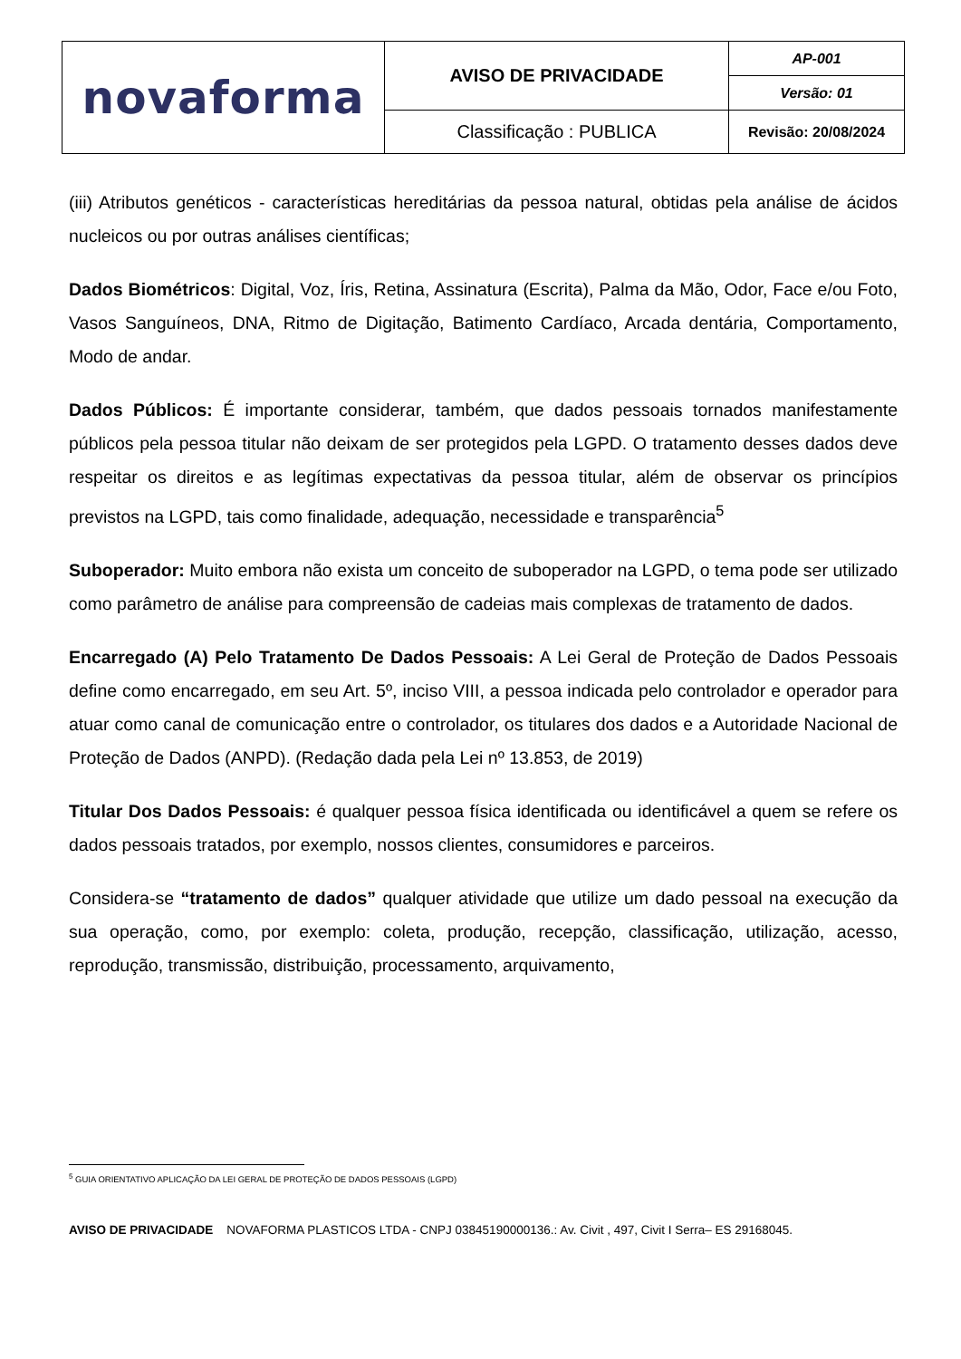| novaforma | AVISO DE PRIVACIDADE | AP-001 |
| | | Versão: 01 |
| | Classificação : PUBLICA | Revisão: 20/08/2024 |
(iii) Atributos genéticos - características hereditárias da pessoa natural, obtidas pela análise de ácidos nucleicos ou por outras análises científicas;
Dados Biométricos: Digital, Voz, Íris, Retina, Assinatura (Escrita), Palma da Mão, Odor, Face e/ou Foto, Vasos Sanguíneos, DNA, Ritmo de Digitação, Batimento Cardíaco, Arcada dentária, Comportamento, Modo de andar.
Dados Públicos: É importante considerar, também, que dados pessoais tornados manifestamente públicos pela pessoa titular não deixam de ser protegidos pela LGPD. O tratamento desses dados deve respeitar os direitos e as legítimas expectativas da pessoa titular, além de observar os princípios previstos na LGPD, tais como finalidade, adequação, necessidade e transparência<sup>5</sup>
Suboperador: Muito embora não exista um conceito de suboperador na LGPD, o tema pode ser utilizado como parâmetro de análise para compreensão de cadeias mais complexas de tratamento de dados.
Encarregado (A) Pelo Tratamento De Dados Pessoais: A Lei Geral de Proteção de Dados Pessoais define como encarregado, em seu Art. 5º, inciso VIII, a pessoa indicada pelo controlador e operador para atuar como canal de comunicação entre o controlador, os titulares dos dados e a Autoridade Nacional de Proteção de Dados (ANPD). (Redação dada pela Lei nº 13.853, de 2019)
Titular Dos Dados Pessoais: é qualquer pessoa física identificada ou identificável a quem se refere os dados pessoais tratados, por exemplo, nossos clientes, consumidores e parceiros.
Considera-se “tratamento de dados” qualquer atividade que utilize um dado pessoal na execução da sua operação, como, por exemplo: coleta, produção, recepção, classificação, utilização, acesso, reprodução, transmissão, distribuição, processamento, arquivamento,
<sup>5</sup> GUIA ORIENTATIVO APLICAÇÃO DA LEI GERAL DE PROTEÇÃO DE DADOS PESSOAIS (LGPD)
AVISO DE PRIVACIDADE NOVAFORMA PLASTICOS LTDA - CNPJ 03845190000136.: Av. Civit , 497, Civit I Serra– ES 29168045.